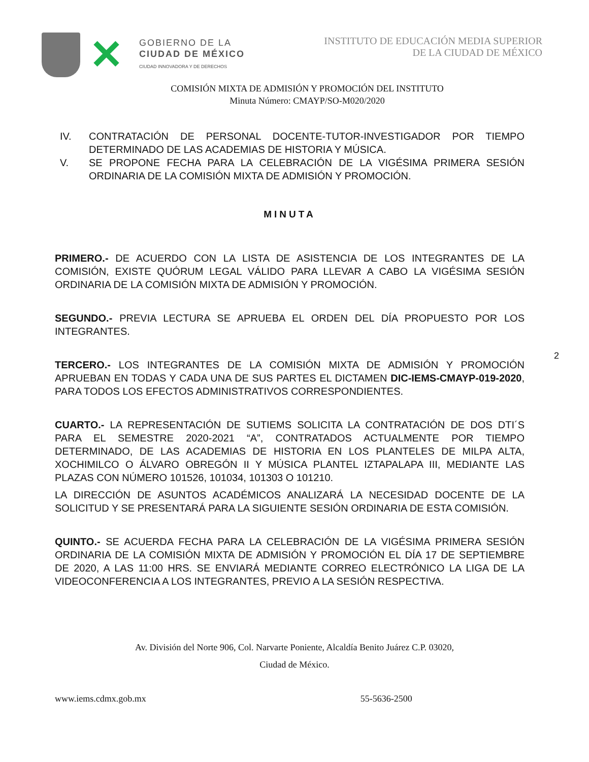✕
GOBIERNO DE LA
CIUDAD DE MÉXICO
CIUDAD INNOVADORA Y DE DERECHOS
INSTITUTO DE EDUCACIÓN MEDIA SUPERIOR
DE LA CIUDAD DE MÉXICO
COMISIÓN MIXTA DE ADMISIÓN Y PROMOCIÓN DEL INSTITUTO
Minuta Número: CMAYP/SO-M020/2020
IV. CONTRATACIÓN DE PERSONAL DOCENTE-TUTOR-INVESTIGADOR POR TIEMPO DETERMINADO DE LAS ACADEMIAS DE HISTORIA Y MÚSICA.
V. SE PROPONE FECHA PARA LA CELEBRACIÓN DE LA VIGÉSIMA PRIMERA SESIÓN ORDINARIA DE LA COMISIÓN MIXTA DE ADMISIÓN Y PROMOCIÓN.
MINUTA
PRIMERO.- DE ACUERDO CON LA LISTA DE ASISTENCIA DE LOS INTEGRANTES DE LA COMISIÓN, EXISTE QUÓRUM LEGAL VÁLIDO PARA LLEVAR A CABO LA VIGÉSIMA SESIÓN ORDINARIA DE LA COMISIÓN MIXTA DE ADMISIÓN Y PROMOCIÓN.
SEGUNDO.- PREVIA LECTURA SE APRUEBA EL ORDEN DEL DÍA PROPUESTO POR LOS INTEGRANTES.
TERCERO.- LOS INTEGRANTES DE LA COMISIÓN MIXTA DE ADMISIÓN Y PROMOCIÓN APRUEBAN EN TODAS Y CADA UNA DE SUS PARTES EL DICTAMEN DIC-IEMS-CMAYP-019-2020, PARA TODOS LOS EFECTOS ADMINISTRATIVOS CORRESPONDIENTES.
CUARTO.- LA REPRESENTACIÓN DE SUTIEMS SOLICITA LA CONTRATACIÓN DE DOS DTI´S PARA EL SEMESTRE 2020-2021 “A”, CONTRATADOS ACTUALMENTE POR TIEMPO DETERMINADO, DE LAS ACADEMIAS DE HISTORIA EN LOS PLANTELES DE MILPA ALTA, XOCHIMILCO O ÁLVARO OBREGÓN II Y MÚSICA PLANTEL IZTAPALAPA III, MEDIANTE LAS PLAZAS CON NÚMERO 101526, 101034, 101303 O 101210.
LA DIRECCIÓN DE ASUNTOS ACADÉMICOS ANALIZARÁ LA NECESIDAD DOCENTE DE LA SOLICITUD Y SE PRESENTARÁ PARA LA SIGUIENTE SESIÓN ORDINARIA DE ESTA COMISIÓN.
QUINTO.- SE ACUERDA FECHA PARA LA CELEBRACIÓN DE LA VIGÉSIMA PRIMERA SESIÓN ORDINARIA DE LA COMISIÓN MIXTA DE ADMISIÓN Y PROMOCIÓN EL DÍA 17 DE SEPTIEMBRE DE 2020, A LAS 11:00 HRS. SE ENVIARÁ MEDIANTE CORREO ELECTRÓNICO LA LIGA DE LA VIDEOCONFERENCIA A LOS INTEGRANTES, PREVIO A LA SESIÓN RESPECTIVA.
2
Av. División del Norte 906, Col. Narvarte Poniente, Alcaldía Benito Juárez C.P. 03020,
Ciudad de México.
www.iems.cdmx.gob.mx 55-5636-2500